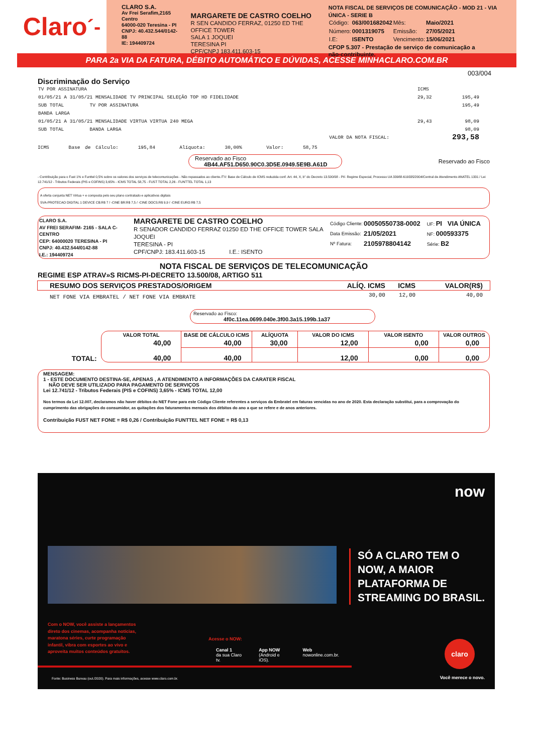Claro ´-
CLARO S.A.
Av Frei Serafim,2165
Centro
64000-020 Teresina - PI
CNPJ: 40.432.544/0142-88
IE: 194409724
MARGARETE DE CASTRO COELHO
R SEN CANDIDO FERRAZ, 01250 ED THE OFFICE TOWER
SALA 1 JOQUEI
TERESINA PI
CPF/CNPJ 183.411.603-15
NOTA FISCAL DE SERVIÇOS DE COMUNICAÇÃO - MOD 21 - VIA ÚNICA - SERIE B
| Código: | 063/001682042 | Mês: | Maio/2021 |
| Número: | 0001319075 | Emissão: | 27/05/2021 |
| I.E: | ISENTO | Vencimento: | 15/06/2021 |
CFOP 5.307 - Prestação de serviço de comunicação a
não-contribuinte.
PARA 2a VIA DA FATURA, DÉBITO AUTOMÁTICO E DÚVIDAS, ACESSE MINHACLARO.COM.BR
003/004
Discriminação do Serviço
| TV POR ASSINATURA | | ICMS | |
| 01/05/21 A 31/05/21 MENSALIDADE TV PRINCIPAL SELEÇÃO TOP HD FIDELIDADE | | 29,32 | 195,49 |
| SUB TOTAL TV POR ASSINATURA | | | 195,49 |
| BANDA LARGA | | | |
| 01/05/21 A 31/05/21 MENSALIDADE VIRTUA VIRTUA 240 MEGA | | 29,43 | 98,09 |
| SUB TOTAL BANDA LARGA | | | 98,09 |
| | VALOR DA NOTA FISCAL: | | 293,58 |
ICMS Base de Cálculo: 195,84 Alíquota: 30,00% Valor: 58,75
Reservado ao Fisco
4B44.AF51.D650.90C0.3D5E.0949.5E9B.A61D
Reservado ao Fisco
- Contribuição para o Fust 1% e Funttel 0,5% sobre os valores dos serviços de telecomunicações - Não repassados ao cliente./TV: Base de Cálculo de ICMS reduzida conf. Art. 44, X, b" do Decreto 13.500/08 - PI/- Regime Especial, Processo UA 33988-619335/2004/Central de Atendimento ANATEL 1331 / Lei 12.741/12 - Tributos Federais (PIS e COFINS) 3,65% - ICMS TOTAL 58,75 - FUST TOTAL 2,26 - FUNTTEL TOTAL 1,13
A oferta conjunta NET Virtua + e composta pelo seu plano contratado e aplicativos digitais
SVA-PROTECAO DIGITAL 1 DEVICE CB:R$ 7 / -CINE BR:R$ 7,5 / -CINE DOCS:R$ 9,9 / -CINE EURO:R$ 7,5
CLARO S.A.
AV FREI SERAFIM- 2165 - SALA C- CENTRO
CEP: 64000020 TERESINA - PI
CNPJ: 40.432.544/0142-88
I.E.: 194409724
MARGARETE DE CASTRO COELHO
R SENADOR CANDIDO FERRAZ 01250 ED THE OFFICE TOWER SALA JOQUEI
TERESINA - PI
CPF/CNPJ: 183.411.603-15 I.E.: ISENTO
| Código Cliente: | 00050550738-0002 | UF: PI VIA ÚNICA |
| Data Emissão: | 21/05/2021 | NF: 000593375 |
| Nº Fatura: | 2105978804142 | Série: B2 |
NOTA FISCAL DE SERVIÇOS DE TELECOMUNICAÇÃO
REGIME ESP ATRAV»S RICMS-PI-DECRETO 13.500/08, ARTIGO 511
| RESUMO DOS SERVIÇOS PRESTADOS/ORIGEM | ALÍQ. ICMS | ICMS | VALOR(R$) |
| --- | --- | --- | --- |
| NET FONE VIA EMBRATEL / NET FONE VIA EMBRATE | 30,00 | 12,00 | 40,00 |
Reservado ao Fisco:
4f0c.11ea.0699.040e.3f00.3a15.199b.1a37
TOTAL:
| VALOR TOTAL | BASE DE CÁLCULO ICMS | ALÍQUOTA | VALOR DO ICMS | VALOR ISENTO | VALOR OUTROS |
| --- | --- | --- | --- | --- | --- |
| 40,00 | 40,00 | 30,00 | 12,00 | 0,00 | 0,00 |
| 40,00 | 40,00 | | 12,00 | 0,00 | 0,00 |
MENSAGEM:
1 - ESTE DOCUMENTO DESTINA-SE, APENAS , A ATENDIMENTO A INFORMAÇÕES DA CARATER FISCAL
NÃO DEVE SER UTILIZADO PARA PAGAMENTO DE SERVIÇOS
Lei 12.741/12 - Tributos Federais (PIS e COFINS) 3,65% - ICMS TOTAL 12,00
Nos termos da Lei 12.007, declaramos não haver débitos do NET Fone para este Código Cliente referentes a serviços da Embratel em faturas vencidas no ano de 2020. Esta declaração substitui, para a comprovação do cumprimento das obrigações do consumidor, as quitações dos faturamentos mensais dos débitos do ano a que se refere e de anos anteriores.
Contribuição FUST NET FONE = R$ 0,26 / Contribuição FUNTTEL NET FONE = R$ 0,13
Com o NOW, você assiste a lançamentos
direto dos cinemas, acompanha notícias,
maratona séries, curte programação
infantil, vibra com esportes ao vivo e
aproveita muitos conteúdos gratuitos.
Acesse o NOW:
Canal 1
da sua Claro tv.
App NOW
(Android e iOS).
Web
nowonline.com.br.
Fonte: Business Bureau (out./2020). Para mais informações, acesse www.claro.com.br.
now
SÓ A CLARO TEM O
NOW, A MAIOR
PLATAFORMA DE
STREAMING DO BRASIL.
claro
Você merece o novo.